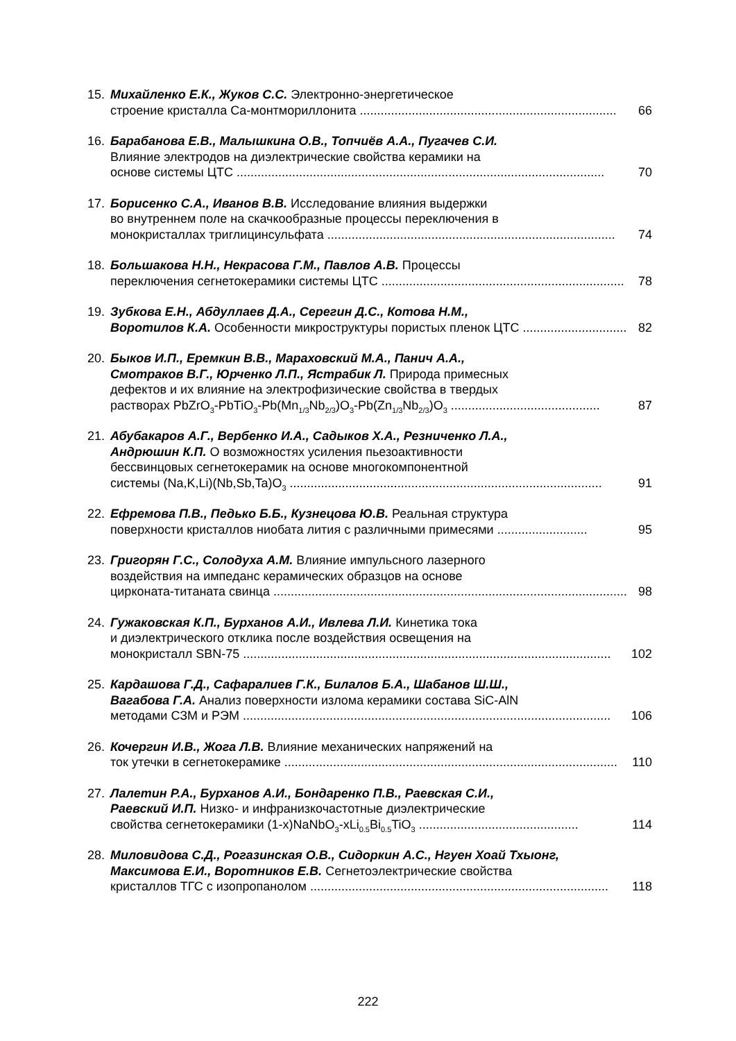15. Михайленко Е.К., Жуков С.С. Электронно-энергетическое
строение кристалла Ca-монтмориллонита .......................................................................... 66
16. Барабанова Е.В., Малышкина О.В., Топчиёв А.А., Пугачев С.И.
Влияние электродов на диэлектрические свойства керамики на
основе системы ЦТС .......................................................................................................... 70
17. Борисенко С.А., Иванов В.В. Исследование влияния выдержки
во внутреннем поле на скачкообразные процессы переключения в
монокристаллах триглицинсульфата ................................................................................... 74
18. Большакова Н.Н., Некрасова Г.М., Павлов А.В. Процессы
переключения сегнетокерамики системы ЦТС ...................................................................... 78
19. Зубкова Е.Н., Абдуллаев Д.А., Серегин Д.С., Котова Н.М.,
Воротилов К.А. Особенности микроструктуры пористых пленок ЦТС .............................. 82
20. Быков И.П., Еремкин В.В., Мараховский М.А., Панич А.А.,
Смотраков В.Г., Юрченко Л.П., Ястрабик Л. Природа примесных
дефектов и их влияние на электрофизические свойства в твердых
растворах PbZrO<sub>3</sub>-PbTiO<sub>3</sub>-Pb(Mn<sub>1/3</sub>Nb<sub>2/3</sub>)O<sub>3</sub>-Pb(Zn<sub>1/3</sub>Nb<sub>2/3</sub>)O<sub>3</sub> ........................................... 87
21. Абубакаров А.Г., Вербенко И.А., Садыков Х.А., Резниченко Л.А.,
Андрюшин К.П. О возможностях усиления пьезоактивности
бессвинцовых сегнетокерамик на основе многокомпонентной
системы (Na,K,Li)(Nb,Sb,Ta)O<sub>3</sub> .......................................................................................... 91
22. Ефремова П.В., Педько Б.Б., Кузнецова Ю.В. Реальная структура
поверхности кристаллов ниобата лития с различными примесями .......................... 95
23. Григорян Г.С., Солодуха А.М. Влияние импульсного лазерного
воздействия на импеданс керамических образцов на основе
цирконата-титаната свинца ...................................................................................................... 98
24. Гужаковская К.П., Бурханов А.И., Ивлева Л.И. Кинетика тока
и диэлектрического отклика после воздействия освещения на
монокристалл SBN-75 .......................................................................................................... 102
25. Кардашова Г.Д., Сафаралиев Г.К., Билалов Б.А., Шабанов Ш.Ш.,
Вагабова Г.А. Анализ поверхности излома керамики состава SiC-AlN
методами СЗМ и РЭМ .......................................................................................................... 106
26. Кочергин И.В., Жога Л.В. Влияние механических напряжений на
ток утечки в сегнетокерамике ................................................................................................ 110
27. Лалетин Р.А., Бурханов А.И., Бондаренко П.В., Раевская С.И.,
Раевский И.П. Низко- и инфранизкочастотные диэлектрические
свойства сегнетокерамики (1-x)NaNbO<sub>3</sub>-xLi<sub>0.5</sub>Bi<sub>0.5</sub>TiO<sub>3</sub> .............................................. 114
28. Миловидова С.Д., Рогазинская О.В., Сидоркин А.С., Нгуен Хоай Тхыонг,
Максимова Е.И., Воротников Е.В. Сегнетоэлектрические свойства
кристаллов ТГС с изопропанолом ...................................................................................... 118
222